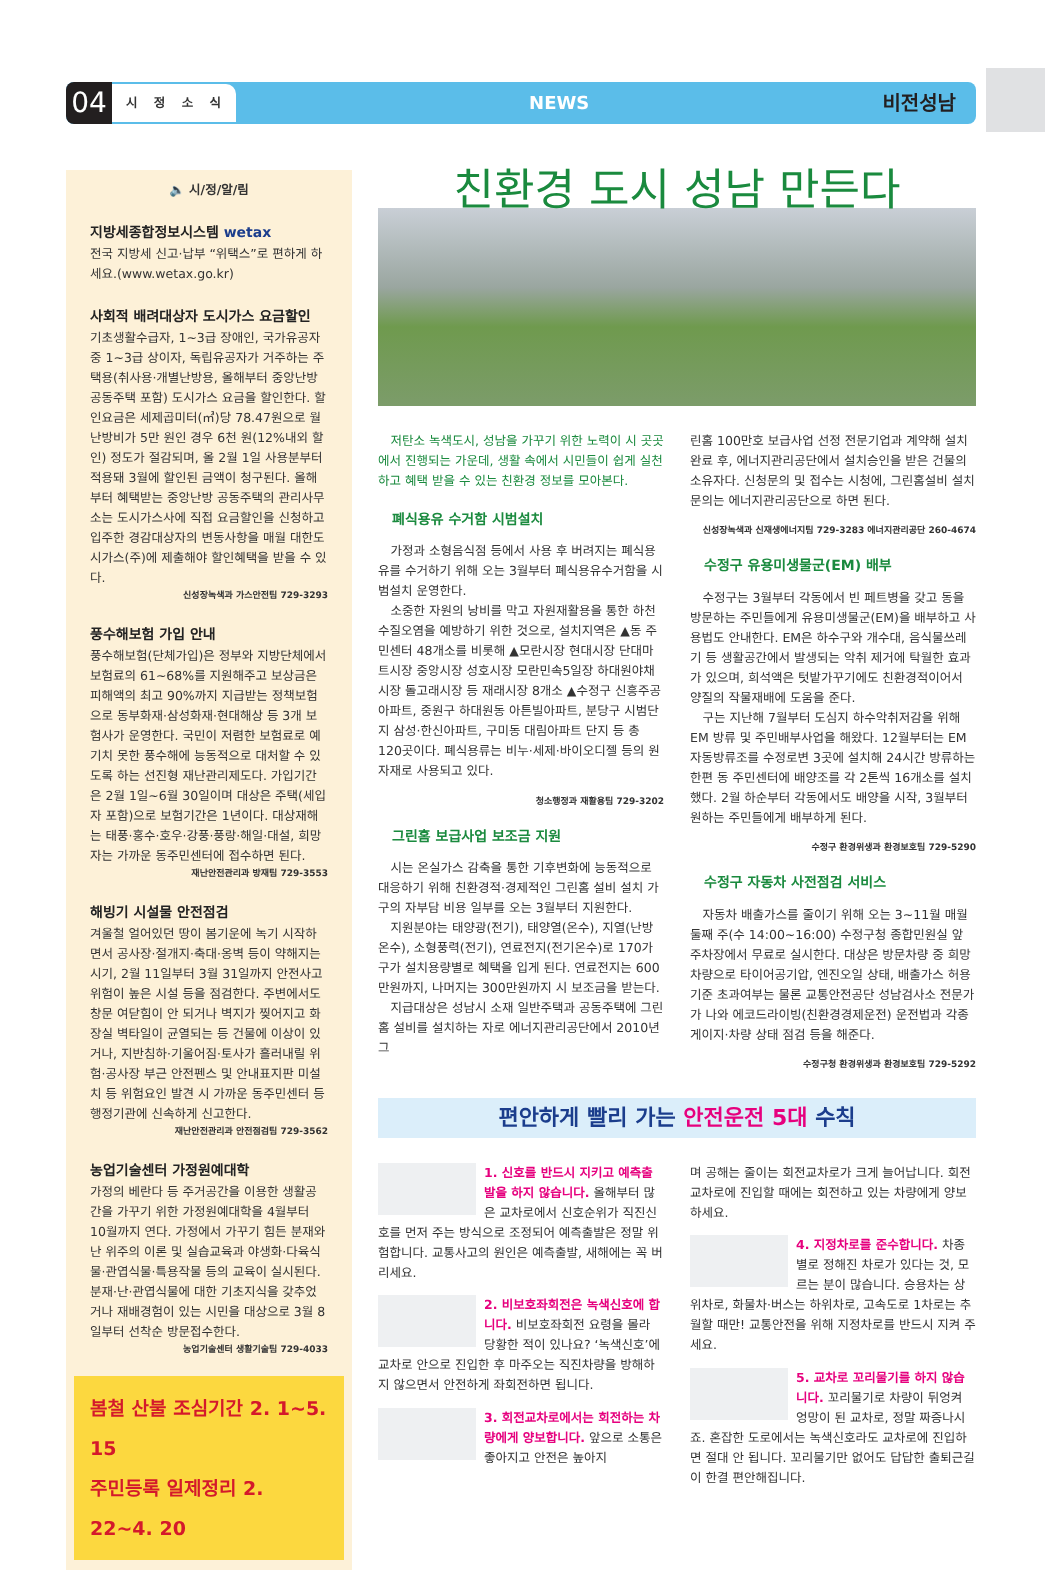04
시 정 소 식
NEWS 비전성남
🔈 시/정/알/림
지방세종합정보시스템 wetax
전국 지방세 신고·납부 “위택스”로 편하게 하세요.(www.wetax.go.kr)
사회적 배려대상자 도시가스 요금할인
기초생활수급자, 1~3급 장애인, 국가유공자 중 1~3급 상이자, 독립유공자가 거주하는 주택용(취사용·개별난방용, 올해부터 중앙난방 공동주택 포함) 도시가스 요금을 할인한다. 할인요금은 세제곱미터(㎥)당 78.47원으로 월 난방비가 5만 원인 경우 6천 원(12%내외 할인) 정도가 절감되며, 올 2월 1일 사용분부터 적용돼 3월에 할인된 금액이 청구된다. 올해부터 혜택받는 중앙난방 공동주택의 관리사무소는 도시가스사에 직접 요금할인을 신청하고 입주한 경감대상자의 변동사항을 매월 대한도시가스(주)에 제출해야 할인혜택을 받을 수 있다.
신성장녹색과 가스안전팀 729-3293
풍수해보험 가입 안내
풍수해보험(단체가입)은 정부와 지방단체에서 보험료의 61~68%를 지원해주고 보상금은 피해액의 최고 90%까지 지급받는 정책보험으로 동부화재·삼성화재·현대해상 등 3개 보험사가 운영한다. 국민이 저렴한 보험료로 예기치 못한 풍수해에 능동적으로 대처할 수 있도록 하는 선진형 재난관리제도다. 가입기간은 2월 1일~6월 30일이며 대상은 주택(세입자 포함)으로 보험기간은 1년이다. 대상재해는 태풍·홍수·호우·강풍·풍랑·해일·대설, 희망자는 가까운 동주민센터에 접수하면 된다.
재난안전관리과 방재팀 729-3553
해빙기 시설물 안전점검
겨울철 얼어있던 땅이 봄기운에 녹기 시작하면서 공사장·절개지·축대·옹벽 등이 약해지는 시기, 2월 11일부터 3월 31일까지 안전사고 위험이 높은 시설 등을 점검한다. 주변에서도 창문 여닫힘이 안 되거나 벽지가 찢어지고 화장실 벽타일이 균열되는 등 건물에 이상이 있거나, 지반침하·기울어짐·토사가 흘러내릴 위험·공사장 부근 안전펜스 및 안내표지판 미설치 등 위험요인 발견 시 가까운 동주민센터 등 행정기관에 신속하게 신고한다.
재난안전관리과 안전점검팀 729-3562
농업기술센터 가정원예대학
가정의 베란다 등 주거공간을 이용한 생활공간을 가꾸기 위한 가정원예대학을 4월부터 10월까지 연다. 가정에서 가꾸기 힘든 분재와 난 위주의 이론 및 실습교육과 야생화·다육식물·관엽식물·특용작물 등의 교육이 실시된다. 분재·난·관엽식물에 대한 기초지식을 갖추었거나 재배경험이 있는 시민을 대상으로 3월 8일부터 선착순 방문접수한다.
농업기술센터 생활기술팀 729-4033
봄철 산불 조심기간 2. 1~5. 15
주민등록 일제정리 2. 22~4. 20
친환경 도시 성남 만든다
　저탄소 녹색도시, 성남을 가꾸기 위한 노력이 시 곳곳에서 진행되는 가운데, 생활 속에서 시민들이 쉽게 실천하고 혜택 받을 수 있는 친환경 정보를 모아본다.
폐식용유 수거함 시범설치
　가정과 소형음식점 등에서 사용 후 버려지는 폐식용유를 수거하기 위해 오는 3월부터 폐식용유수거함을 시범설치 운영한다.
　소중한 자원의 낭비를 막고 자원재활용을 통한 하천수질오염을 예방하기 위한 것으로, 설치지역은 ▲동 주민센터 48개소를 비롯해 ▲모란시장 현대시장 단대마트시장 중앙시장 성호시장 모란민속5일장 하대원야채시장 돌고래시장 등 재래시장 8개소 ▲수정구 신흥주공아파트, 중원구 하대원동 아튼빌아파트, 분당구 시범단지 삼성·한신아파트, 구미동 대림아파트 단지 등 총 120곳이다. 폐식용류는 비누·세제·바이오디젤 등의 원자재로 사용되고 있다.
청소행정과 재활용팀 729-3202
그린홈 보급사업 보조금 지원
　시는 온실가스 감축을 통한 기후변화에 능동적으로 대응하기 위해 친환경적·경제적인 그린홈 설비 설치 가구의 자부담 비용 일부를 오는 3월부터 지원한다.
　지원분야는 태양광(전기), 태양열(온수), 지열(난방온수), 소형풍력(전기), 연료전지(전기온수)로 170가구가 설치용량별로 혜택을 입게 된다. 연료전지는 600만원까지, 나머지는 300만원까지 시 보조금을 받는다.
　지급대상은 성남시 소재 일반주택과 공동주택에 그린홈 설비를 설치하는 자로 에너지관리공단에서 2010년 그
린홈 100만호 보급사업 선정 전문기업과 계약해 설치완료 후, 에너지관리공단에서 설치승인을 받은 건물의 소유자다. 신청문의 및 접수는 시청에, 그린홈설비 설치문의는 에너지관리공단으로 하면 된다.
신성장녹색과 신재생에너지팀 729-3283 에너지관리공단 260-4674
수정구 유용미생물군(EM) 배부
　수정구는 3월부터 각동에서 빈 페트병을 갖고 동을 방문하는 주민들에게 유용미생물군(EM)을 배부하고 사용법도 안내한다. EM은 하수구와 개수대, 음식물쓰레기 등 생활공간에서 발생되는 악취 제거에 탁월한 효과가 있으며, 희석액은 텃밭가꾸기에도 친환경적이어서 양질의 작물재배에 도움을 준다.
　구는 지난해 7월부터 도심지 하수악취저감을 위해 EM 방류 및 주민배부사업을 해왔다. 12월부터는 EM 자동방류조를 수정로변 3곳에 설치해 24시간 방류하는 한편 동 주민센터에 배양조를 각 2톤씩 16개소를 설치했다. 2월 하순부터 각동에서도 배양을 시작, 3월부터 원하는 주민들에게 배부하게 된다.
수정구 환경위생과 환경보호팀 729-5290
수정구 자동차 사전점검 서비스
　자동차 배출가스를 줄이기 위해 오는 3~11월 매월 둘째 주(수 14:00~16:00) 수정구청 종합민원실 앞 주차장에서 무료로 실시한다. 대상은 방문차량 중 희망차량으로 타이어공기압, 엔진오일 상태, 배출가스 허용기준 초과여부는 물론 교통안전공단 성남검사소 전문가가 나와 에코드라이빙(친환경경제운전) 운전법과 각종 게이지·차량 상태 점검 등을 해준다.
수정구청 환경위생과 환경보호팀 729-5292
편안하게 빨리 가는 안전운전 5대 수칙
1. 신호를 반드시 지키고 예측출발을 하지 않습니다. 올해부터 많은 교차로에서 신호순위가 직진신호를 먼저 주는 방식으로 조정되어 예측출발은 정말 위험합니다. 교통사고의 원인은 예측출발, 새해에는 꼭 버리세요.
2. 비보호좌회전은 녹색신호에 합니다. 비보호좌회전 요령을 몰라 당황한 적이 있나요? ‘녹색신호’에 교차로 안으로 진입한 후 마주오는 직진차량을 방해하지 않으면서 안전하게 좌회전하면 됩니다.
3. 회전교차로에서는 회전하는 차량에게 양보합니다. 앞으로 소통은 좋아지고 안전은 높아지
며 공해는 줄이는 회전교차로가 크게 늘어납니다. 회전교차로에 진입할 때에는 회전하고 있는 차량에게 양보하세요.
4. 지정차로를 준수합니다. 차종별로 정해진 차로가 있다는 것, 모르는 분이 많습니다. 승용차는 상위차로, 화물차·버스는 하위차로, 고속도로 1차로는 추월할 때만! 교통안전을 위해 지정차로를 반드시 지켜 주세요.
5. 교차로 꼬리물기를 하지 않습니다. 꼬리물기로 차량이 뒤엉켜 엉망이 된 교차로, 정말 짜증나시죠. 혼잡한 도로에서는 녹색신호라도 교차로에 진입하면 절대 안 됩니다. 꼬리물기만 없어도 답답한 출퇴근길이 한결 편안해집니다.